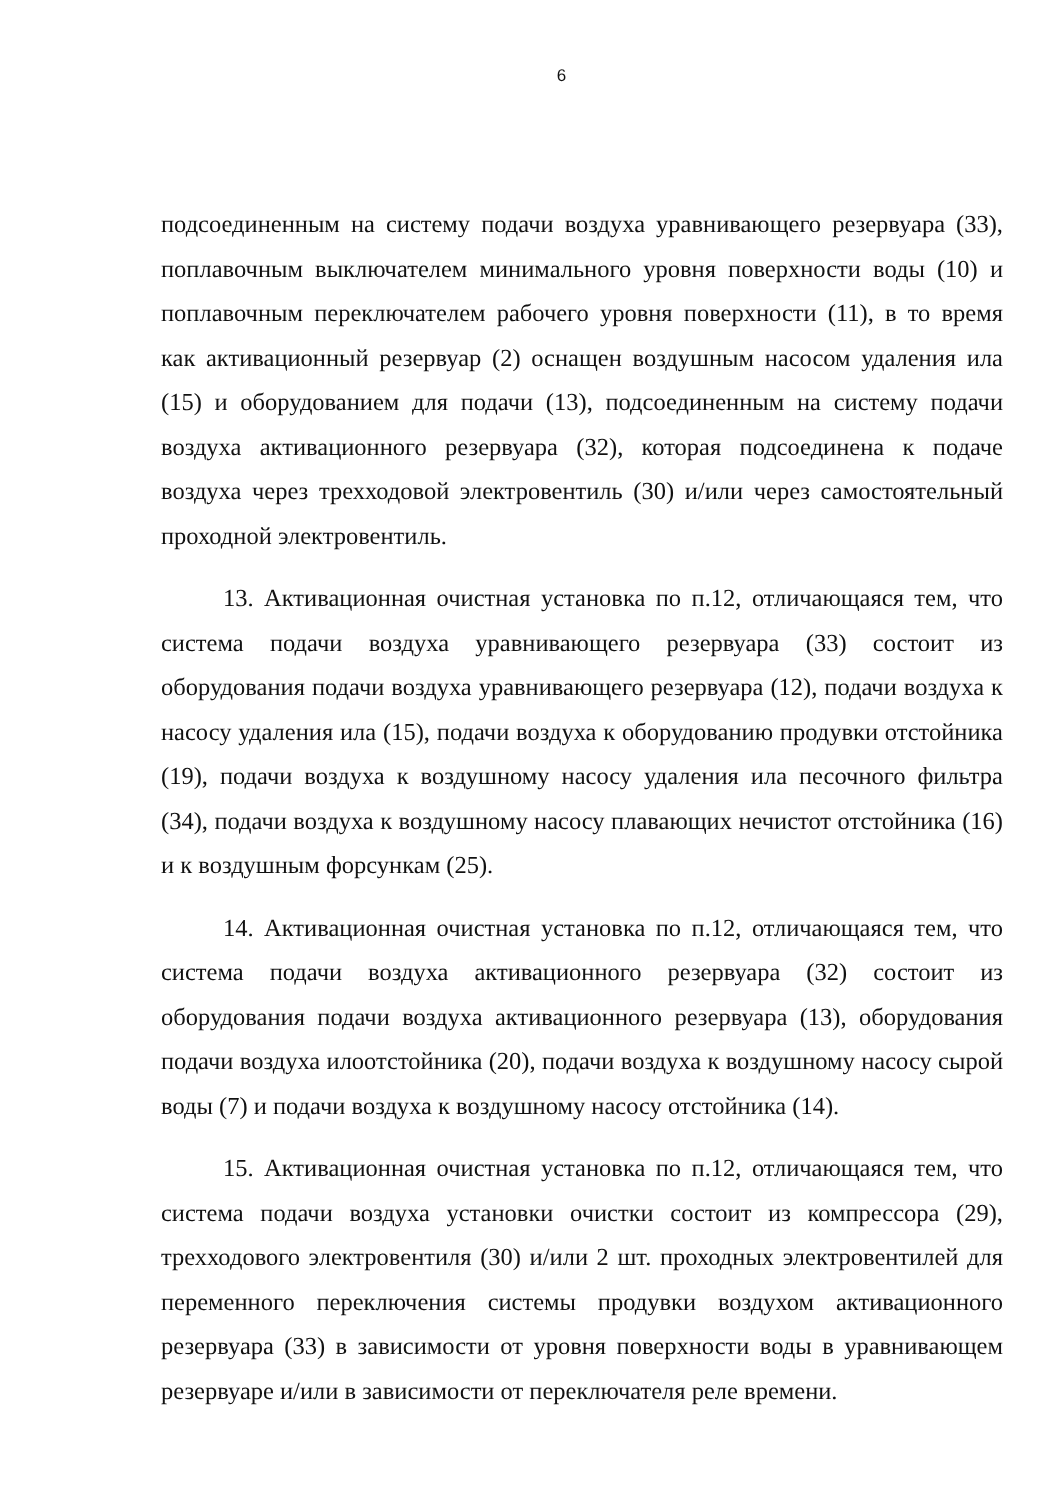6
подсоединенным на систему подачи воздуха уравнивающего резервуара (33), поплавочным выключателем минимального уровня поверхности воды (10) и поплавочным переключателем рабочего уровня поверхности (11), в то время как активационный резервуар (2) оснащен воздушным насосом удаления ила (15) и оборудованием для подачи (13), подсоединенным на систему подачи воздуха активационного резервуара (32), которая подсоединена к подаче воздуха через трехходовой электровентиль (30) и/или через самостоятельный проходной электровентиль.
13. Активационная очистная установка по п.12, отличающаяся тем, что система подачи воздуха уравнивающего резервуара (33) состоит из оборудования подачи воздуха уравнивающего резервуара (12), подачи воздуха к насосу удаления ила (15), подачи воздуха к оборудованию продувки отстойника (19), подачи воздуха к воздушному насосу удаления ила песочного фильтра (34), подачи воздуха к воздушному насосу плавающих нечистот отстойника (16) и к воздушным форсункам (25).
14. Активационная очистная установка по п.12, отличающаяся тем, что система подачи воздуха активационного резервуара (32) состоит из оборудования подачи воздуха активационного резервуара (13), оборудования подачи воздуха илоотстойника (20), подачи воздуха к воздушному насосу сырой воды (7) и подачи воздуха к воздушному насосу отстойника (14).
15. Активационная очистная установка по п.12, отличающаяся тем, что система подачи воздуха установки очистки состоит из компрессора (29), трехходового электровентиля (30) и/или 2 шт. проходных электровентилей для переменного переключения системы продувки воздухом активационного резервуара (33) в зависимости от уровня поверхности воды в уравнивающем резервуаре и/или в зависимости от переключателя реле времени.